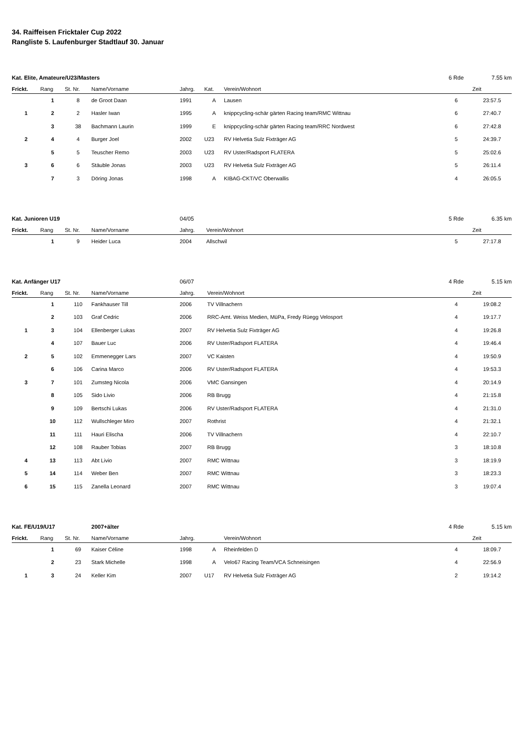34. Raiffeisen Fricktaler Cup 2022
Rangliste 5. Laufenburger Stadtlauf 30. Januar
| Kat. Elite, Amateure/U23/Masters | | | | | | | 6 Rde | 7.55 km |
| Frickt. | Rang | St. Nr. | Name/Vorname | Jahrg. | Kat. | Verein/Wohnort | | Zeit |
| | 1 | 8 | de Groot Daan | 1991 | A | Lausen | 6 | 23:57.5 |
| 1 | 2 | 2 | Hasler Iwan | 1995 | A | knippcycling-schär gärten Racing team/RMC Wittnau | 6 | 27:40.7 |
| | 3 | 38 | Bachmann Laurin | 1999 | E | knippcycling-schär gärten Racing team/RRC Nordwest | 6 | 27:42.8 |
| 2 | 4 | 4 | Burger Joel | 2002 | U23 | RV Helvetia Sulz Fixträger AG | 5 | 24:39.7 |
| | 5 | 5 | Teuscher Remo | 2003 | U23 | RV Uster/Radsport FLATERA | 5 | 25:02.6 |
| 3 | 6 | 6 | Stäuble Jonas | 2003 | U23 | RV Helvetia Sulz Fixträger AG | 5 | 26:11.4 |
| | 7 | 3 | Döring Jonas | 1998 | A | KIBAG-CKT/VC Oberwallis | 4 | 26:05.5 |
| Kat. Junioren U19 | | | | 04/05 | | 5 Rde | 6.35 km |
| Frickt. | Rang | St. Nr. | Name/Vorname | Jahrg. | Verein/Wohnort | | Zeit |
| | 1 | 9 | Heider Luca | 2004 | Allschwil | 5 | 27:17.8 |
| Kat. Anfänger U17 | | | | 06/07 | | 4 Rde | 5.15 km |
| Frickt. | Rang | St. Nr. | Name/Vorname | Jahrg. | Verein/Wohnort | | Zeit |
| | 1 | 110 | Fankhauser Till | 2006 | TV Villnachern | 4 | 19:08.2 |
| | 2 | 103 | Graf Cedric | 2006 | RRC-Amt. Weiss Medien, MüPa, Fredy Rüegg Velosport | 4 | 19:17.7 |
| 1 | 3 | 104 | Ellenberger Lukas | 2007 | RV Helvetia Sulz Fixträger AG | 4 | 19:26.8 |
| | 4 | 107 | Bauer Luc | 2006 | RV Uster/Radsport FLATERA | 4 | 19:46.4 |
| 2 | 5 | 102 | Emmenegger Lars | 2007 | VC Kaisten | 4 | 19:50.9 |
| | 6 | 106 | Carina Marco | 2006 | RV Uster/Radsport FLATERA | 4 | 19:53.3 |
| 3 | 7 | 101 | Zumsteg Nicola | 2006 | VMC Gansingen | 4 | 20:14.9 |
| | 8 | 105 | Sido Livio | 2006 | RB Brugg | 4 | 21:15.8 |
| | 9 | 109 | Bertschi Lukas | 2006 | RV Uster/Radsport FLATERA | 4 | 21:31.0 |
| | 10 | 112 | Wullschleger Miro | 2007 | Rothrist | 4 | 21:32.1 |
| | 11 | 111 | Hauri Elischa | 2006 | TV Villnachern | 4 | 22:10.7 |
| | 12 | 108 | Rauber Tobias | 2007 | RB Brugg | 3 | 18:10.8 |
| 4 | 13 | 113 | Abt Livio | 2007 | RMC Wittnau | 3 | 18:19.9 |
| 5 | 14 | 114 | Weber Ben | 2007 | RMC Wittnau | 3 | 18:23.3 |
| 6 | 15 | 115 | Zanella Leonard | 2007 | RMC Wittnau | 3 | 19:07.4 |
| Kat. FE/U19/U17 | | | 2007+älter | | | | 4 Rde | 5.15 km |
| Frickt. | Rang | St. Nr. | Name/Vorname | Jahrg. | | Verein/Wohnort | | Zeit |
| | 1 | 69 | Kaiser Céline | 1998 | A | Rheinfelden D | 4 | 18:09.7 |
| | 2 | 23 | Stark Michelle | 1998 | A | Velo67 Racing Team/VCA Schneisingen | 4 | 22:56.9 |
| 1 | 3 | 24 | Keller Kim | 2007 | U17 | RV Helvetia Sulz Fixträger AG | 2 | 19:14.2 |